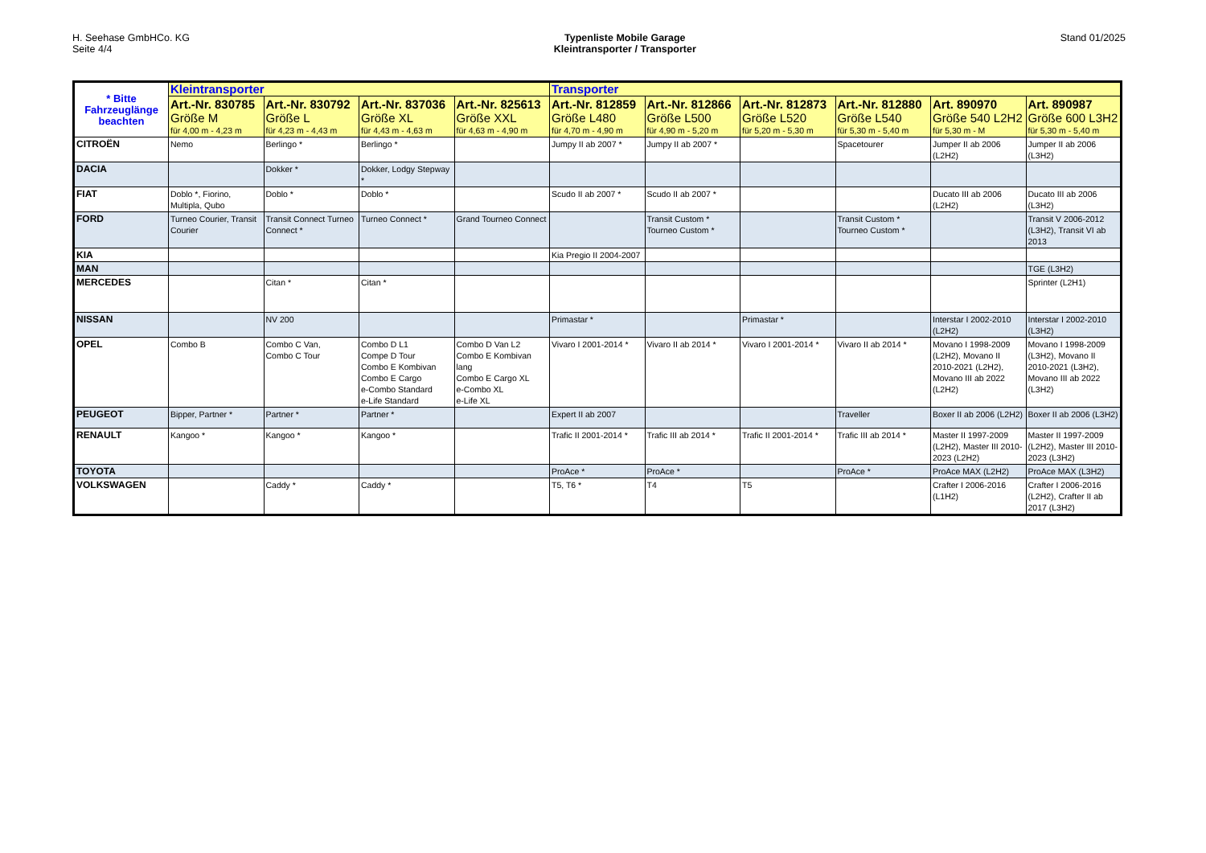H. Seehase GmbHCo. KG
Seite 4/4
Typenliste Mobile Garage
Kleintransporter / Transporter
Stand 01/2025
| * Bitte Fahrzeuglänge beachten | Kleintransporter | | | | Transporter | | | | | |
| | Art.-Nr. 830785 Größe M für 4,00 m - 4,23 m | Art.-Nr. 830792 Größe L für 4,23 m - 4,43 m | Art.-Nr. 837036 Größe XL für 4,43 m - 4,63 m | Art.-Nr. 825613 Größe XXL für 4,63 m - 4,90 m | Art.-Nr. 812859 Größe L480 für 4,70 m - 4,90 m | Art.-Nr. 812866 Größe L500 für 4,90 m - 5,20 m | Art.-Nr. 812873 Größe L520 für 5,20 m - 5,30 m | Art.-Nr. 812880 Größe L540 für 5,30 m - 5,40 m | Art. 890970 Größe 540 L2H2 für 5,30 m - M | Art. 890987 Größe 600 L3H2 für 5,30 m - 5,40 m |
| CITROËN | Nemo | Berlingo * | Berlingo * | | Jumpy II ab 2007 * | Jumpy II ab 2007 * | | Spacetourer | Jumper II ab 2006 (L2H2) | Jumper II ab 2006 (L3H2) |
| DACIA | | Dokker * | Dokker, Lodgy Stepway * | | | | | | | |
| FIAT | Doblo *, Fiorino, Multipla, Qubo | Doblo * | Doblo * | | Scudo II ab 2007 * | Scudo II ab 2007 * | | | Ducato III ab 2006 (L2H2) | Ducato III ab 2006 (L3H2) |
| FORD | Turneo Courier, Transit Courier | Transit Connect Turneo Connect * | Turneo Connect * | Grand Tourneo Connect | | Transit Custom * Tourneo Custom * | | Transit Custom * Tourneo Custom * | | Transit V 2006-2012 (L3H2), Transit VI ab 2013 |
| KIA | | | | | Kia Pregio II 2004-2007 | | | | | |
| MAN | | | | | | | | | | TGE (L3H2) |
| MERCEDES | | Citan * | Citan * | | | | | | | Sprinter (L2H1) |
| NISSAN | | NV 200 | | | Primastar * | | Primastar * | | Interstar I 2002-2010 (L2H2) | Interstar I 2002-2010 (L3H2) |
| OPEL | Combo B | Combo C Van, Combo C Tour | Combo D L1 Compe D Tour Combo E Kombivan Combo E Cargo e-Combo Standard e-Life Standard | Combo D Van L2 Combo E Kombivan lang Combo E Cargo XL e-Combo XL e-Life XL | Vivaro I 2001-2014 * | Vivaro II ab 2014 * | Vivaro I 2001-2014 * | Vivaro II ab 2014 * | Movano I 1998-2009 (L2H2), Movano II 2010-2021 (L2H2), Movano III ab 2022 (L2H2) | Movano I 1998-2009 (L3H2), Movano II 2010-2021 (L3H2), Movano III ab 2022 (L3H2) |
| PEUGEOT | Bipper, Partner * | Partner * | Partner * | | Expert II ab 2007 | | | Traveller | Boxer II ab 2006 (L2H2) | Boxer II ab 2006 (L3H2) |
| RENAULT | Kangoo * | Kangoo * | Kangoo * | | Trafic II 2001-2014 * | Trafic III ab 2014 * | Trafic II 2001-2014 * | Trafic III ab 2014 * | Master II 1997-2009 (L2H2), Master III 2010-2023 (L2H2) | Master II 1997-2009 (L2H2), Master III 2010-2023 (L3H2) |
| TOYOTA | | | | | ProAce * | ProAce * | | ProAce * | ProAce MAX (L2H2) | ProAce MAX (L3H2) |
| VOLKSWAGEN | | Caddy * | Caddy * | | T5, T6 * | T4 | T5 | | Crafter I 2006-2016 (L1H2) | Crafter I 2006-2016 (L2H2), Crafter II ab 2017 (L3H2) |